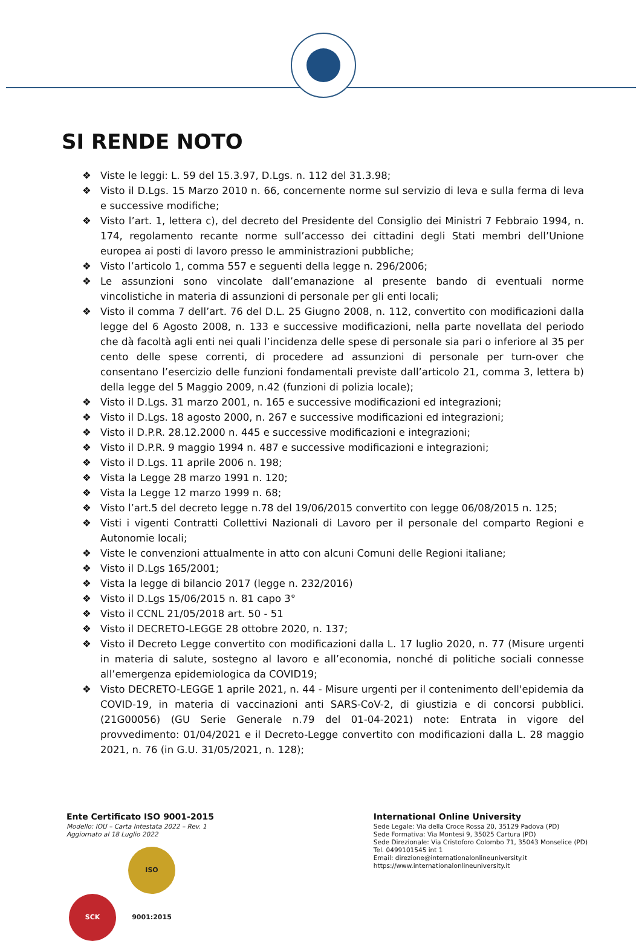SI RENDE NOTO
❖ Viste le leggi: L. 59 del 15.3.97, D.Lgs. n. 112 del 31.3.98;
❖ Visto il D.Lgs. 15 Marzo 2010 n. 66, concernente norme sul servizio di leva e sulla ferma di leva e successive modifiche;
❖ Visto l’art. 1, lettera c), del decreto del Presidente del Consiglio dei Ministri 7 Febbraio 1994, n. 174, regolamento recante norme sull’accesso dei cittadini degli Stati membri dell’Unione europea ai posti di lavoro presso le amministrazioni pubbliche;
❖ Visto l’articolo 1, comma 557 e seguenti della legge n. 296/2006;
❖ Le assunzioni sono vincolate dall’emanazione al presente bando di eventuali norme vincolistiche in materia di assunzioni di personale per gli enti locali;
❖ Visto il comma 7 dell’art. 76 del D.L. 25 Giugno 2008, n. 112, convertito con modificazioni dalla legge del 6 Agosto 2008, n. 133 e successive modificazioni, nella parte novellata del periodo che dà facoltà agli enti nei quali l’incidenza delle spese di personale sia pari o inferiore al 35 per cento delle spese correnti, di procedere ad assunzioni di personale per turn-over che consentano l’esercizio delle funzioni fondamentali previste dall’articolo 21, comma 3, lettera b) della legge del 5 Maggio 2009, n.42 (funzioni di polizia locale);
❖ Visto il D.Lgs. 31 marzo 2001, n. 165 e successive modificazioni ed integrazioni;
❖ Visto il D.Lgs. 18 agosto 2000, n. 267 e successive modificazioni ed integrazioni;
❖ Visto il D.P.R. 28.12.2000 n. 445 e successive modificazioni e integrazioni;
❖ Visto il D.P.R. 9 maggio 1994 n. 487 e successive modificazioni e integrazioni;
❖ Visto il D.Lgs. 11 aprile 2006 n. 198;
❖ Vista la Legge 28 marzo 1991 n. 120;
❖ Vista la Legge 12 marzo 1999 n. 68;
❖ Visto l’art.5 del decreto legge n.78 del 19/06/2015 convertito con legge 06/08/2015 n. 125;
❖ Visti i vigenti Contratti Collettivi Nazionali di Lavoro per il personale del comparto Regioni e Autonomie locali;
❖ Viste le convenzioni attualmente in atto con alcuni Comuni delle Regioni italiane;
❖ Visto il D.Lgs 165/2001;
❖ Vista la legge di bilancio 2017 (legge n. 232/2016)
❖ Visto il D.Lgs 15/06/2015 n. 81 capo 3°
❖ Visto il CCNL 21/05/2018 art. 50 - 51
❖ Visto il DECRETO-LEGGE 28 ottobre 2020, n. 137;
❖ Visto il Decreto Legge convertito con modificazioni dalla L. 17 luglio 2020, n. 77 (Misure urgenti in materia di salute, sostegno al lavoro e all’economia, nonché di politiche sociali connesse all’emergenza epidemiologica da COVID19;
❖ Visto DECRETO-LEGGE 1 aprile 2021, n. 44 - Misure urgenti per il contenimento dell'epidemia da COVID-19, in materia di vaccinazioni anti SARS-CoV-2, di giustizia e di concorsi pubblici. (21G00056) (GU Serie Generale n.79 del 01-04-2021) note: Entrata in vigore del provvedimento: 01/04/2021 e il Decreto-Legge convertito con modificazioni dalla L. 28 maggio 2021, n. 76 (in G.U. 31/05/2021, n. 128);
Ente Certificato ISO 9001-2015
Modello: IOU – Carta Intestata 2022 – Rev. 1
Aggiornato al 18 Luglio 2022
SCK ISO 9001:2015
International Online University
Sede Legale: Via della Croce Rossa 20, 35129 Padova (PD)
Sede Formativa: Via Montesi 9, 35025 Cartura (PD)
Sede Direzionale: Via Cristoforo Colombo 71, 35043 Monselice (PD)
Tel. 0499101545 int 1
Email: direzione@internationalonlineuniversity.it
https://www.internationalonlineuniversity.it